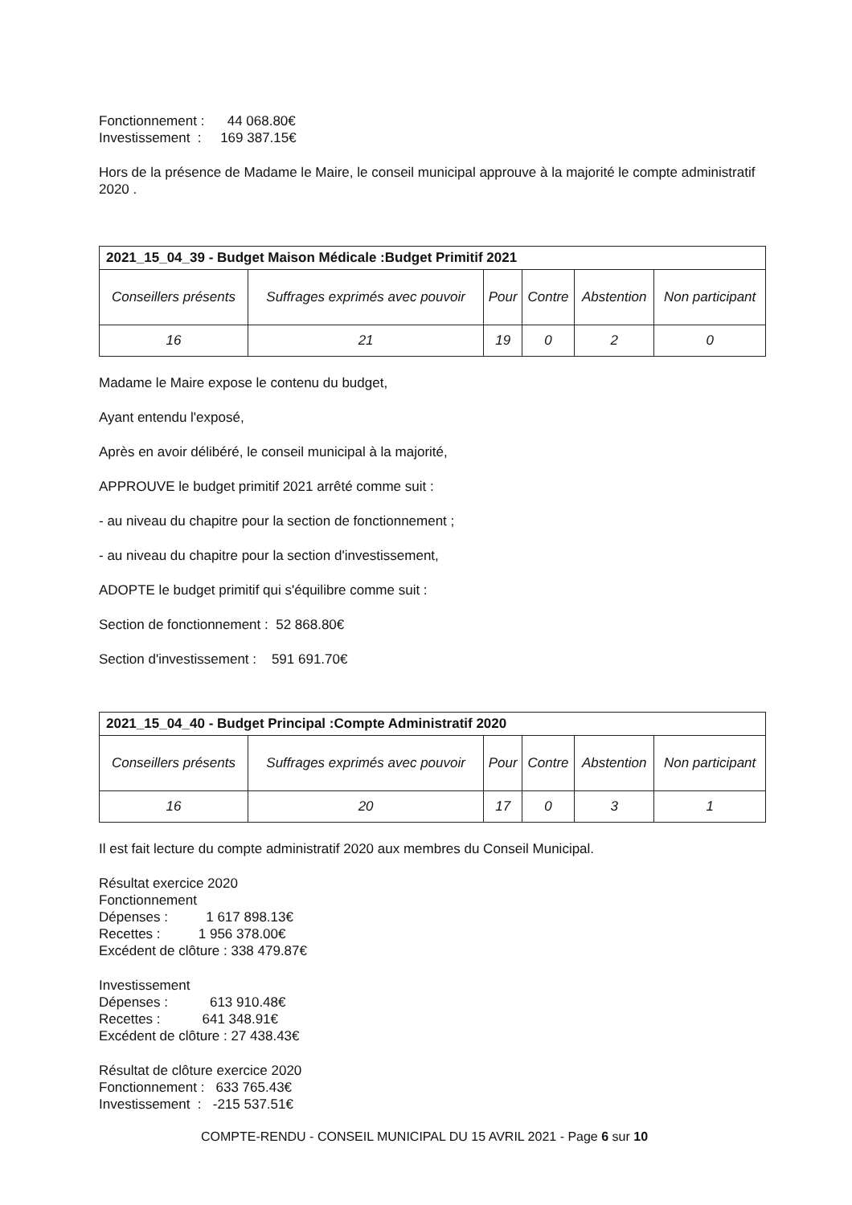Fonctionnement : 44 068.80€
Investissement : 169 387.15€
Hors de la présence de Madame le Maire, le conseil municipal approuve à la majorité le compte administratif 2020 .
| 2021_15_04_39 - Budget Maison Médicale :Budget Primitif 2021 | | | | | |
| Conseillers présents | Suffrages exprimés avec pouvoir | Pour | Contre | Abstention | Non participant |
| 16 | 21 | 19 | 0 | 2 | 0 |
Madame le Maire expose le contenu du budget,
Ayant entendu l'exposé,
Après en avoir délibéré, le conseil municipal à la majorité,
APPROUVE le budget primitif 2021 arrêté comme suit :
- au niveau du chapitre pour la section de fonctionnement ;
- au niveau du chapitre pour la section d'investissement,
ADOPTE le budget primitif qui s'équilibre comme suit :
Section de fonctionnement : 52 868.80€
Section d'investissement : 591 691.70€
| 2021_15_04_40 - Budget Principal :Compte Administratif 2020 | | | | | |
| Conseillers présents | Suffrages exprimés avec pouvoir | Pour | Contre | Abstention | Non participant |
| 16 | 20 | 17 | 0 | 3 | 1 |
Il est fait lecture du compte administratif 2020 aux membres du Conseil Municipal.
Résultat exercice 2020
Fonctionnement
Dépenses : 1 617 898.13€
Recettes : 1 956 378.00€
Excédent de clôture : 338 479.87€
Investissement
Dépenses : 613 910.48€
Recettes : 641 348.91€
Excédent de clôture : 27 438.43€
Résultat de clôture exercice 2020
Fonctionnement : 633 765.43€
Investissement : -215 537.51€
COMPTE-RENDU - CONSEIL MUNICIPAL DU 15 AVRIL 2021 - Page 6 sur 10